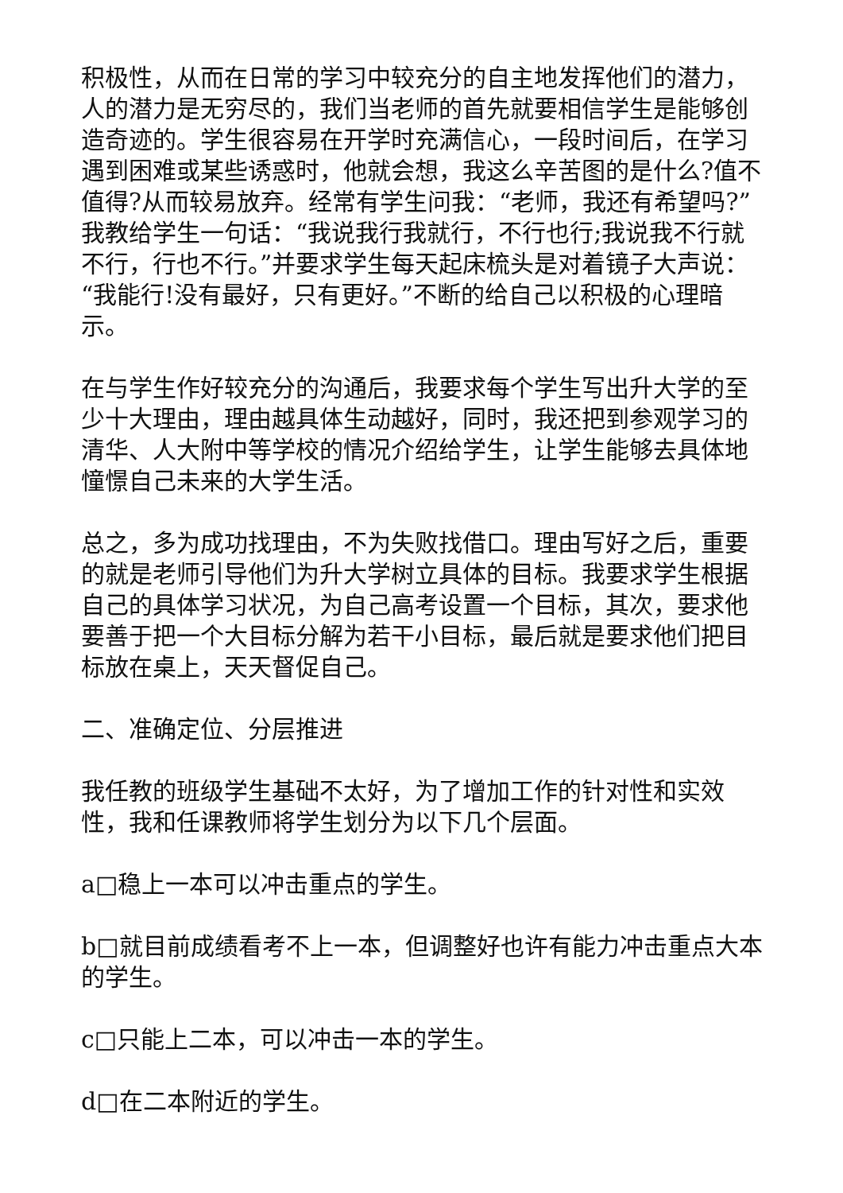积极性，从而在日常的学习中较充分的自主地发挥他们的潜力，人的潜力是无穷尽的，我们当老师的首先就要相信学生是能够创造奇迹的。学生很容易在开学时充满信心，一段时间后，在学习遇到困难或某些诱惑时，他就会想，我这么辛苦图的是什么?值不值得?从而较易放弃。经常有学生问我：“老师，我还有希望吗?”我教给学生一句话：“我说我行我就行，不行也行;我说我不行就不行，行也不行。”并要求学生每天起床梳头是对着镜子大声说：“我能行!没有最好，只有更好。”不断的给自己以积极的心理暗示。
在与学生作好较充分的沟通后，我要求每个学生写出升大学的至少十大理由，理由越具体生动越好，同时，我还把到参观学习的清华、人大附中等学校的情况介绍给学生，让学生能够去具体地憧憬自己未来的大学生活。
总之，多为成功找理由，不为失败找借口。理由写好之后，重要的就是老师引导他们为升大学树立具体的目标。我要求学生根据自己的具体学习状况，为自己高考设置一个目标，其次，要求他要善于把一个大目标分解为若干小目标，最后就是要求他们把目标放在桌上，天天督促自己。
二、准确定位、分层推进
我任教的班级学生基础不太好，为了增加工作的针对性和实效性，我和任课教师将学生划分为以下几个层面。
a□稳上一本可以冲击重点的学生。
b□就目前成绩看考不上一本，但调整好也许有能力冲击重点大本的学生。
c□只能上二本，可以冲击一本的学生。
d□在二本附近的学生。